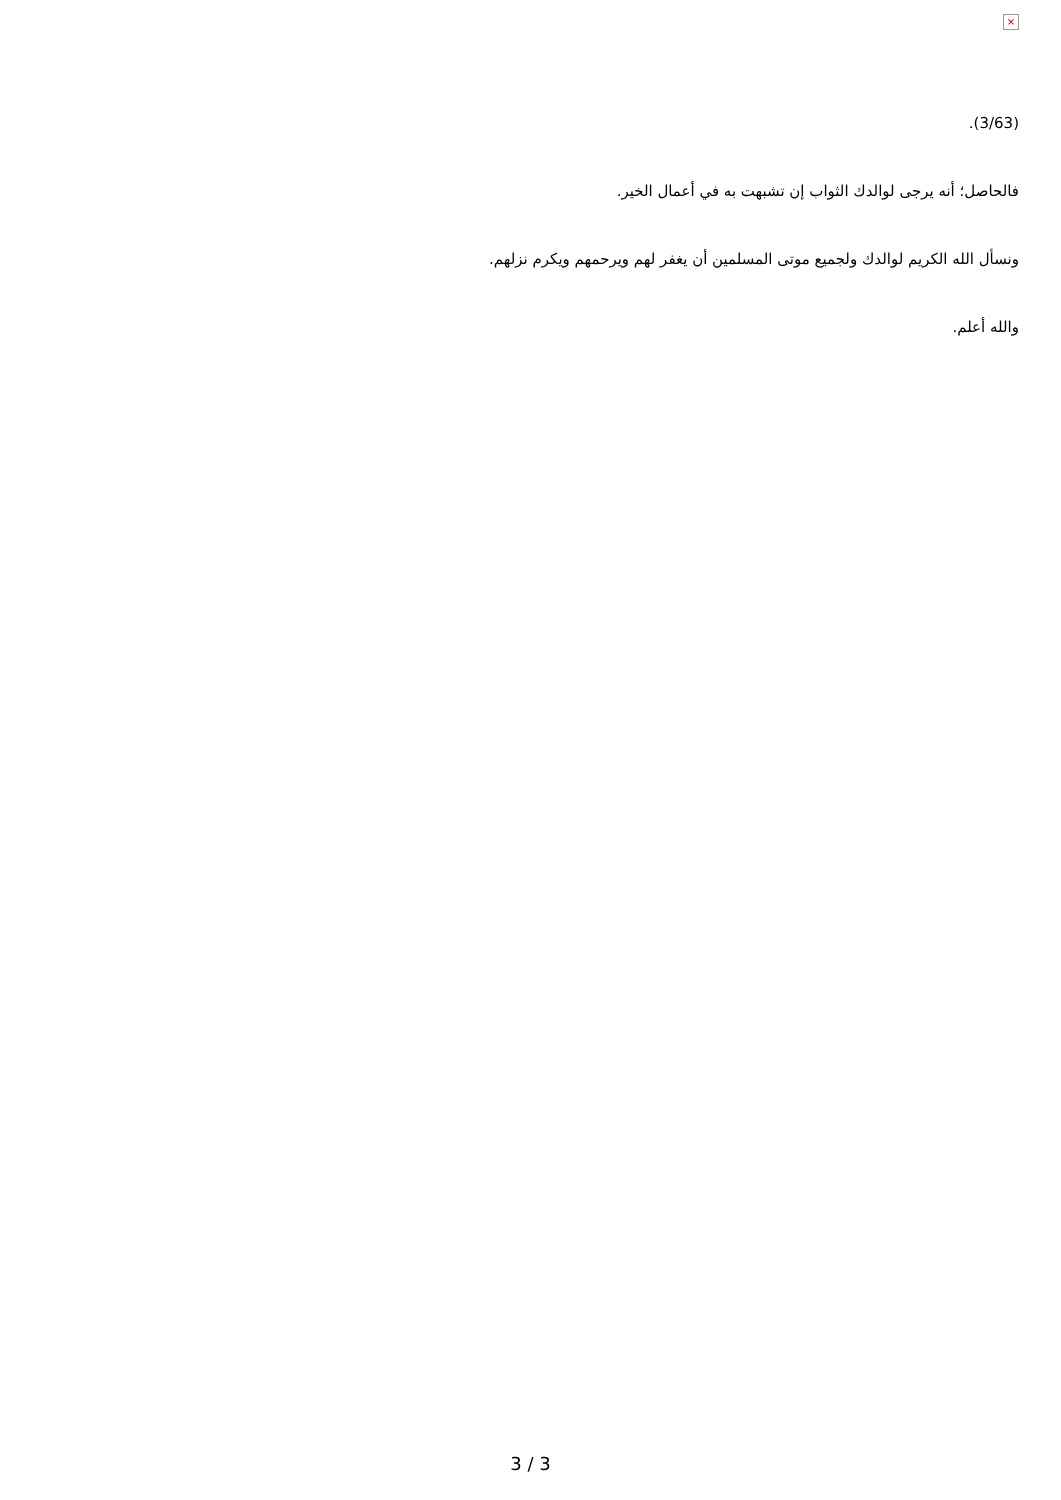×
(3/63).
فالحاصل؛ أنه يرجى لوالدك الثواب إن تشبهت به في أعمال الخير.
ونسأل الله الكريم لوالدك ولجميع موتى المسلمين أن يغفر لهم ويرحمهم ويكرم نزلهم.
والله أعلم.
3 / 3